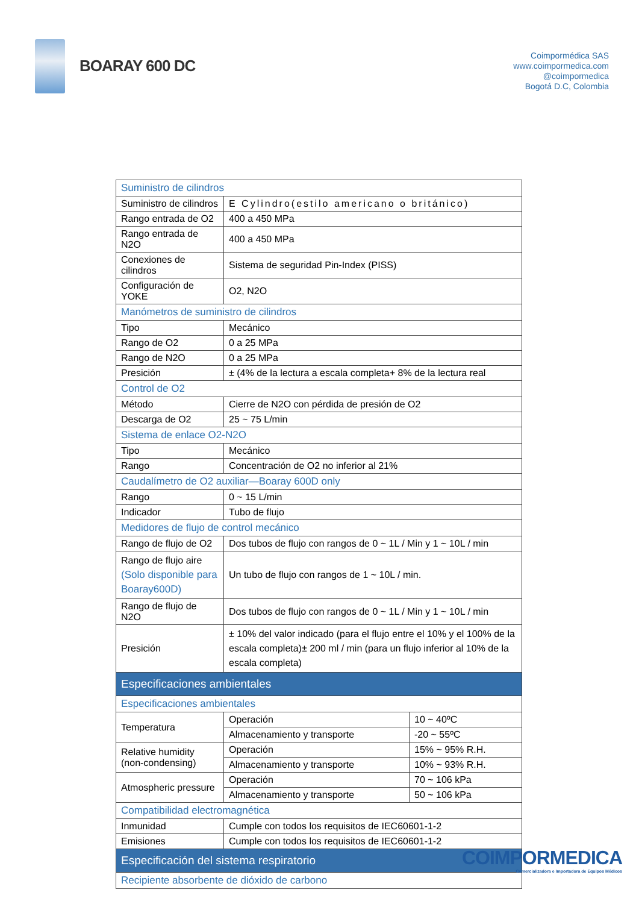BOARAY 600 DC
Coimpormédica SAS
www.coimpormedica.com
@coimpormedica
Bogotá D.C, Colombia
| Suministro de cilindros | | |
| Suministro de cilindros | E Cylindro(estilo americano o británico) | |
| Rango entrada de O2 | 400 a 450 MPa | |
| Rango entrada de N2O | 400 a 450 MPa | |
| Conexiones de cilindros | Sistema de seguridad Pin-Index (PISS) | |
| Configuración de YOKE | O2, N2O | |
| Manómetros de suministro de cilindros | | |
| Tipo | Mecánico | |
| Rango de O2 | 0 a 25 MPa | |
| Rango de N2O | 0 a 25 MPa | |
| Presición | ± (4% de la lectura a escala completa+ 8% de la lectura real | |
| Control de O2 | | |
| Método | Cierre de N2O con pérdida de presión de O2 | |
| Descarga de O2 | 25 ~ 75 L/min | |
| Sistema de enlace O2-N2O | | |
| Tipo | Mecánico | |
| Rango | Concentración de O2 no inferior al 21% | |
| Caudalímetro de O2 auxiliar—Boaray 600D only | | |
| Rango | 0 ~ 15 L/min | |
| Indicador | Tubo de flujo | |
| Medidores de flujo de control mecánico | | |
| Rango de flujo de O2 | Dos tubos de flujo con rangos de 0 ~ 1L / Min y 1 ~ 10L / min | |
| Rango de flujo aire (Solo disponible para Boaray600D) | Un tubo de flujo con rangos de 1 ~ 10L / min. | |
| Rango de flujo de N2O | Dos tubos de flujo con rangos de 0 ~ 1L / Min y 1 ~ 10L / min | |
| Presición | ± 10% del valor indicado (para el flujo entre el 10% y el 100% de la escala completa)± 200 ml / min (para un flujo inferior al 10% de la escala completa) | |
| Especificaciones ambientales | | |
| Especificaciones ambientales | | |
| Temperatura | Operación | 10 ~ 40ºC |
| | Almacenamiento y transporte | -20 ~ 55ºC |
| Relative humidity (non-condensing) | Operación | 15% ~ 95% R.H. |
| | Almacenamiento y transporte | 10% ~ 93% R.H. |
| Atmospheric pressure | Operación | 70 ~ 106 kPa |
| | Almacenamiento y transporte | 50 ~ 106 kPa |
| Compatibilidad electromagnética | | |
| Inmunidad | Cumple con todos los requisitos de IEC60601-1-2 | |
| Emisiones | Cumple con todos los requisitos de IEC60601-1-2 | |
| Especificación del sistema respiratorio | | |
| Recipiente absorbente de dióxido de carbono | | |
COIMPORMEDICA
Comercializadora e Importadora de Equipos Médicos